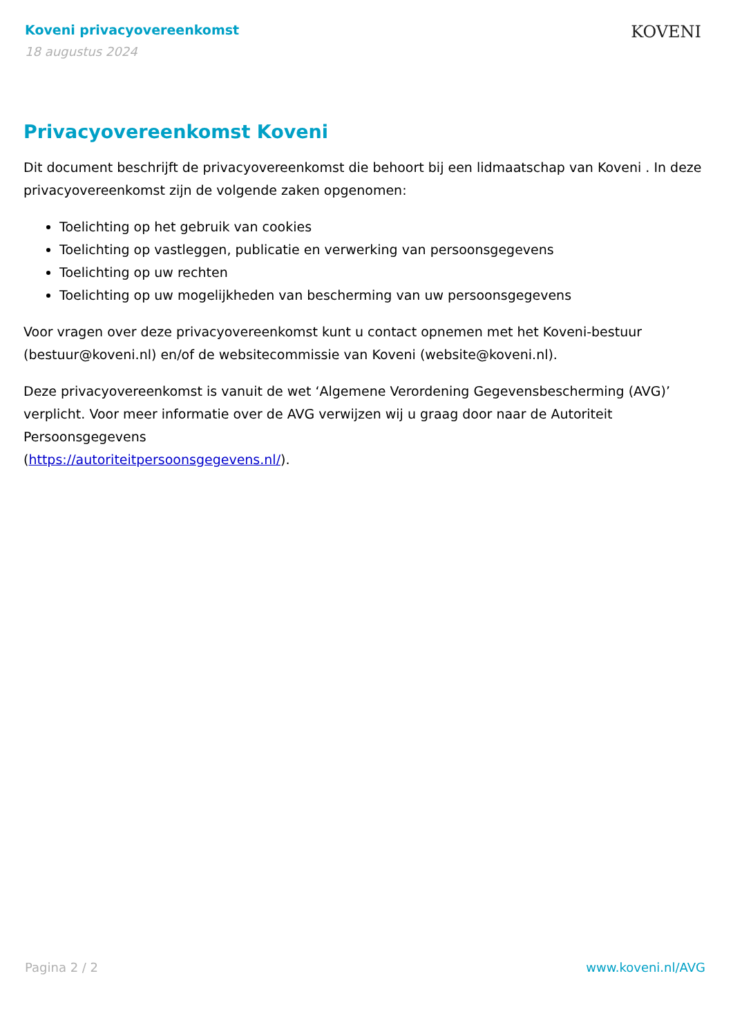Koveni privacyovereenkomst
18 augustus 2024
KOVENI
Privacyovereenkomst Koveni
Dit document beschrijft de privacyovereenkomst die behoort bij een lidmaatschap van Koveni . In deze privacyovereenkomst zijn de volgende zaken opgenomen:
Toelichting op het gebruik van cookies
Toelichting op vastleggen, publicatie en verwerking van persoonsgegevens
Toelichting op uw rechten
Toelichting op uw mogelijkheden van bescherming van uw persoonsgegevens
Voor vragen over deze privacyovereenkomst kunt u contact opnemen met het Koveni-bestuur (bestuur@koveni.nl) en/of de websitecommissie van Koveni (website@koveni.nl).
Deze privacyovereenkomst is vanuit de wet ‘Algemene Verordening Gegevensbescherming (AVG)’ verplicht. Voor meer informatie over de AVG verwijzen wij u graag door naar de Autoriteit Persoonsgegevens
(https://autoriteitpersoonsgegevens.nl/).
Pagina 2 / 2 www.koveni.nl/AVG